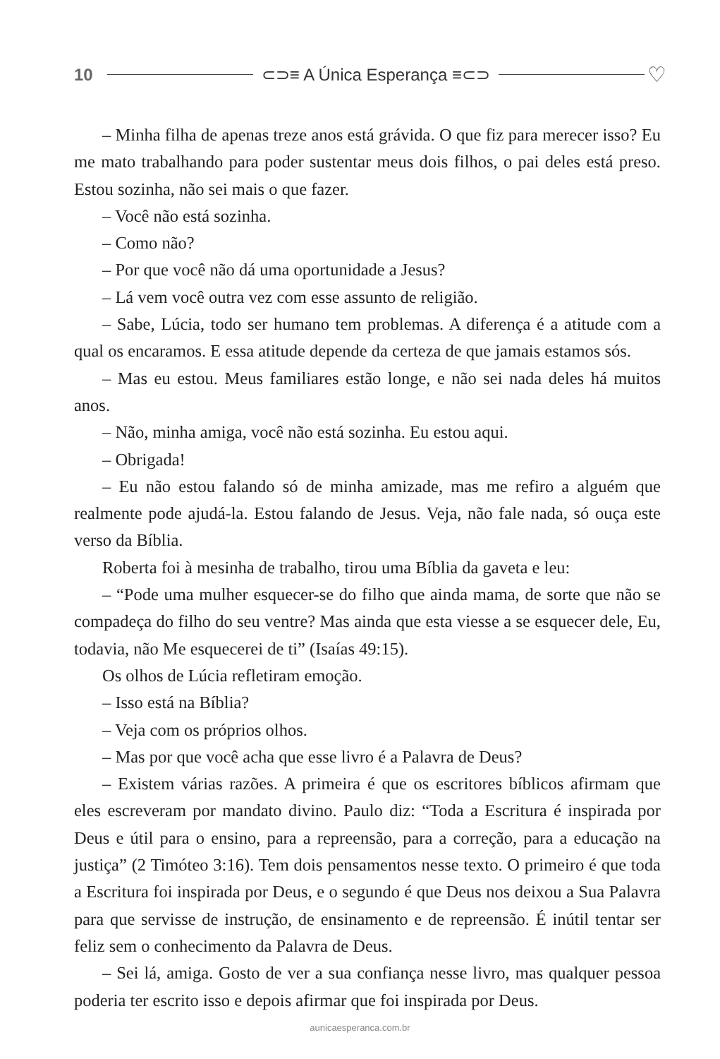10 ⊂⊃≡ A Única Esperança ≡⊂⊃ ♡
– Minha filha de apenas treze anos está grávida. O que fiz para merecer isso? Eu me mato trabalhando para poder sustentar meus dois filhos, o pai deles está preso. Estou sozinha, não sei mais o que fazer.
– Você não está sozinha.
– Como não?
– Por que você não dá uma oportunidade a Jesus?
– Lá vem você outra vez com esse assunto de religião.
– Sabe, Lúcia, todo ser humano tem problemas. A diferença é a atitude com a qual os encaramos. E essa atitude depende da certeza de que jamais estamos sós.
– Mas eu estou. Meus familiares estão longe, e não sei nada deles há muitos anos.
– Não, minha amiga, você não está sozinha. Eu estou aqui.
– Obrigada!
– Eu não estou falando só de minha amizade, mas me refiro a alguém que realmente pode ajudá-la. Estou falando de Jesus. Veja, não fale nada, só ouça este verso da Bíblia.
Roberta foi à mesinha de trabalho, tirou uma Bíblia da gaveta e leu:
– “Pode uma mulher esquecer-se do filho que ainda mama, de sorte que não se compadeça do filho do seu ventre? Mas ainda que esta viesse a se esquecer dele, Eu, todavia, não Me esquecerei de ti” (Isaías 49:15).
Os olhos de Lúcia refletiram emoção.
– Isso está na Bíblia?
– Veja com os próprios olhos.
– Mas por que você acha que esse livro é a Palavra de Deus?
– Existem várias razões. A primeira é que os escritores bíblicos afirmam que eles escreveram por mandato divino. Paulo diz: “Toda a Escritura é inspirada por Deus e útil para o ensino, para a repreensão, para a correção, para a educação na justiça” (2 Timóteo 3:16). Tem dois pensamentos nesse texto. O primeiro é que toda a Escritura foi inspirada por Deus, e o segundo é que Deus nos deixou a Sua Palavra para que servisse de instrução, de ensinamento e de repreensão. É inútil tentar ser feliz sem o conhecimento da Palavra de Deus.
– Sei lá, amiga. Gosto de ver a sua confiança nesse livro, mas qualquer pessoa poderia ter escrito isso e depois afirmar que foi inspirada por Deus.
aunicaesperanca.com.br